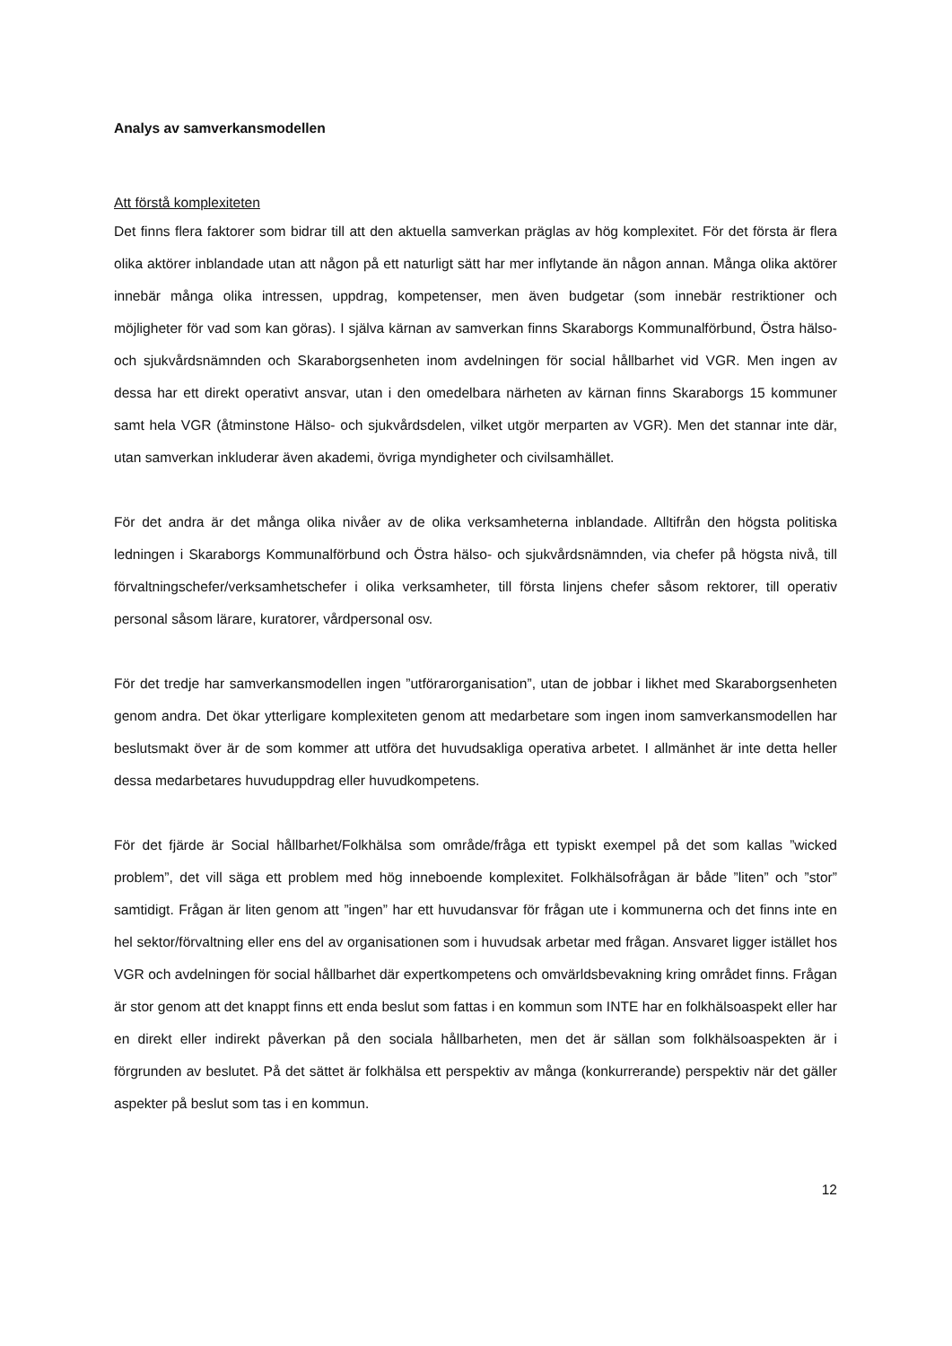Analys av samverkansmodellen
Att förstå komplexiteten
Det finns flera faktorer som bidrar till att den aktuella samverkan präglas av hög komplexitet. För det första är flera olika aktörer inblandade utan att någon på ett naturligt sätt har mer inflytande än någon annan. Många olika aktörer innebär många olika intressen, uppdrag, kompetenser, men även budgetar (som innebär restriktioner och möjligheter för vad som kan göras). I själva kärnan av samverkan finns Skaraborgs Kommunalförbund, Östra hälso- och sjukvårdsnämnden och Skaraborgsenheten inom avdelningen för social hållbarhet vid VGR. Men ingen av dessa har ett direkt operativt ansvar, utan i den omedelbara närheten av kärnan finns Skaraborgs 15 kommuner samt hela VGR (åtminstone Hälso- och sjukvårdsdelen, vilket utgör merparten av VGR). Men det stannar inte där, utan samverkan inkluderar även akademi, övriga myndigheter och civilsamhället.
För det andra är det många olika nivåer av de olika verksamheterna inblandade. Alltifrån den högsta politiska ledningen i Skaraborgs Kommunalförbund och Östra hälso- och sjukvårdsnämnden, via chefer på högsta nivå, till förvaltningschefer/verksamhetschefer i olika verksamheter, till första linjens chefer såsom rektorer, till operativ personal såsom lärare, kuratorer, vårdpersonal osv.
För det tredje har samverkansmodellen ingen ”utförarorganisation”, utan de jobbar i likhet med Skaraborgsenheten genom andra. Det ökar ytterligare komplexiteten genom att medarbetare som ingen inom samverkansmodellen har beslutsmakt över är de som kommer att utföra det huvudsakliga operativa arbetet. I allmänhet är inte detta heller dessa medarbetares huvuduppdrag eller huvudkompetens.
För det fjärde är Social hållbarhet/Folkhälsa som område/fråga ett typiskt exempel på det som kallas ”wicked problem”, det vill säga ett problem med hög inneboende komplexitet. Folkhälsofrågan är både ”liten” och ”stor” samtidigt. Frågan är liten genom att ”ingen” har ett huvudansvar för frågan ute i kommunerna och det finns inte en hel sektor/förvaltning eller ens del av organisationen som i huvudsak arbetar med frågan. Ansvaret ligger istället hos VGR och avdelningen för social hållbarhet där expertkompetens och omvärldsbevakning kring området finns. Frågan är stor genom att det knappt finns ett enda beslut som fattas i en kommun som INTE har en folkhälsoaspekt eller har en direkt eller indirekt påverkan på den sociala hållbarheten, men det är sällan som folkhälsoaspekten är i förgrunden av beslutet. På det sättet är folkhälsa ett perspektiv av många (konkurrerande) perspektiv när det gäller aspekter på beslut som tas i en kommun.
12